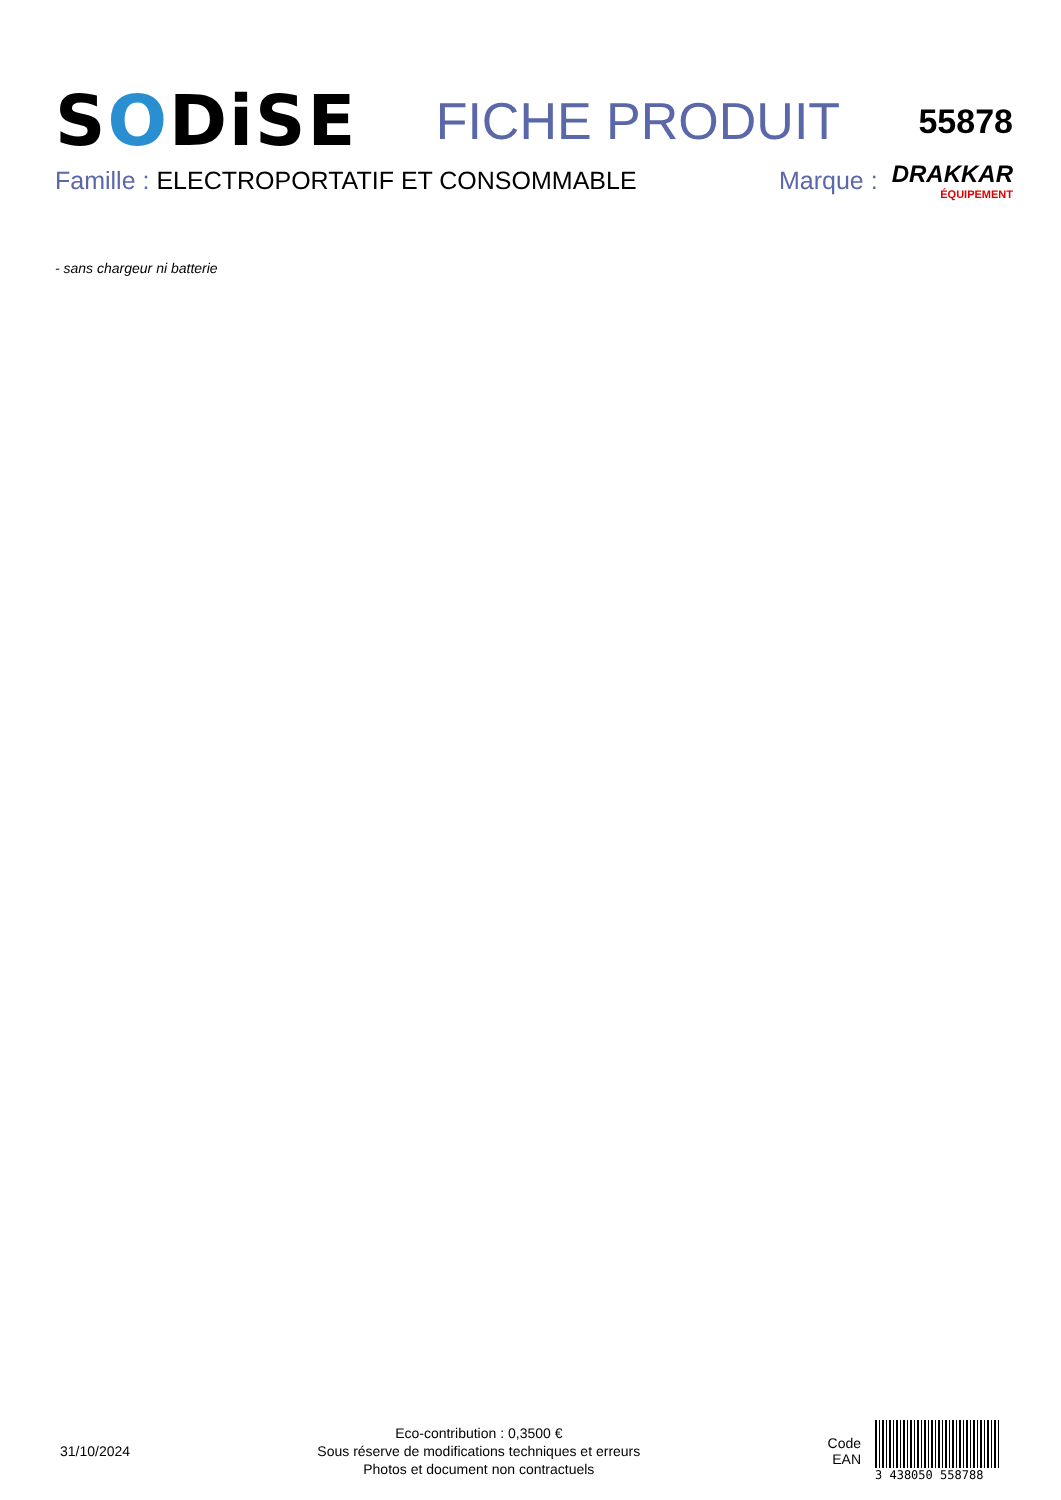SODiSE
FICHE PRODUIT
55878
Famille : ELECTROPORTATIF ET CONSOMMABLE
Marque : DRAKKAR
ÉQUIPEMENT
- sans chargeur ni batterie
31/10/2024
Eco-contribution : 0,3500 €
Sous réserve de modifications techniques et erreurs
Photos et document non contractuels
Code
EAN
3 438050 558788